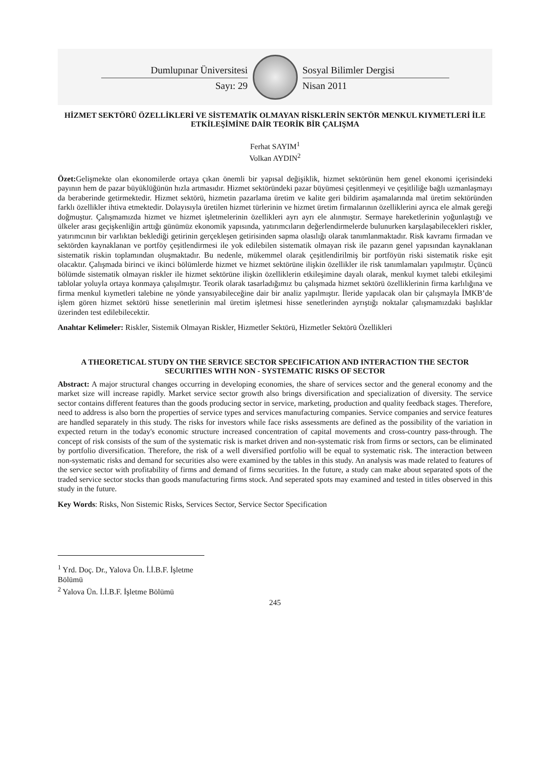Dumlupınar Üniversitesi
Sayı: 29
Sosyal Bilimler Dergisi
Nisan 2011
HİZMET SEKTÖRÜ ÖZELLİKLERİ VE SİSTEMATİK OLMAYAN RİSKLERİN SEKTÖR MENKUL KIYMETLERİ İLE ETKİLEŞİMİNE DAİR TEORİK BİR ÇALIŞMA
Ferhat SAYIM<sup>1</sup>
Volkan AYDIN<sup>2</sup>
Özet: Gelişmekte olan ekonomilerde ortaya çıkan önemli bir yapısal değişiklik, hizmet sektörünün hem genel ekonomi içerisindeki payının hem de pazar büyüklüğünün hızla artmasıdır. Hizmet sektöründeki pazar büyümesi çeşitlenmeyi ve çeşitliliğe bağlı uzmanlaşmayı da beraberinde getirmektedir. Hizmet sektörü, hizmetin pazarlama üretim ve kalite geri bildirim aşamalarında mal üretim sektöründen farklı özellikler ihtiva etmektedir. Dolayısıyla üretilen hizmet türlerinin ve hizmet üretim firmalarının özelliklerini ayrıca ele almak gereği doğmuştur. Çalışmamızda hizmet ve hizmet işletmelerinin özellikleri ayrı ayrı ele alınmıştır. Sermaye hareketlerinin yoğunlaştığı ve ülkeler arası geçişkenliğin arttığı günümüz ekonomik yapısında, yatırımcıların değerlendirmelerde bulunurken karşılaşabilecekleri riskler, yatırımcının bir varlıktan beklediği getirinin gerçekleşen getirisinden sapma olasılığı olarak tanımlanmaktadır. Risk kavramı firmadan ve sektörden kaynaklanan ve portföy çeşitlendirmesi ile yok edilebilen sistematik olmayan risk ile pazarın genel yapısından kaynaklanan sistematik riskin toplamından oluşmaktadır. Bu nedenle, mükemmel olarak çeşitlendirilmiş bir portföyün riski sistematik riske eşit olacaktır. Çalışmada birinci ve ikinci bölümlerde hizmet ve hizmet sektörüne ilişkin özellikler ile risk tanımlamaları yapılmıştır. Üçüncü bölümde sistematik olmayan riskler ile hizmet sektörüne ilişkin özelliklerin etkileşimine dayalı olarak, menkul kıymet talebi etkileşimi tablolar yoluyla ortaya konmaya çalışılmıştır. Teorik olarak tasarladığımız bu çalışmada hizmet sektörü özelliklerinin firma karlılığına ve firma menkul kıymetleri talebine ne yönde yansıyabileceğine dair bir analiz yapılmıştır. İleride yapılacak olan bir çalışmayla İMKB’de işlem gören hizmet sektörü hisse senetlerinin mal üretim işletmesi hisse senetlerinden ayrıştığı noktalar çalışmamızdaki başlıklar üzerinden test edilebilecektir.
Anahtar Kelimeler: Riskler, Sistemik Olmayan Riskler, Hizmetler Sektörü, Hizmetler Sektörü Özellikleri
A THEORETICAL STUDY ON THE SERVICE SECTOR SPECIFICATION AND INTERACTION THE SECTOR SECURITIES WITH NON - SYSTEMATIC RISKS OF SECTOR
Abstract: A major structural changes occurring in developing economies, the share of services sector and the general economy and the market size will increase rapidly. Market service sector growth also brings diversification and specialization of diversity. The service sector contains different features than the goods producing sector in service, marketing, production and quality feedback stages. Therefore, need to address is also born the properties of service types and services manufacturing companies. Service companies and service features are handled separately in this study. The risks for investors while face risks assessments are defined as the possibility of the variation in expected return in the today's economic structure increased concentration of capital movements and cross-country pass-through. The concept of risk consists of the sum of the systematic risk is market driven and non-systematic risk from firms or sectors, can be eliminated by portfolio diversification. Therefore, the risk of a well diversified portfolio will be equal to systematic risk. The interaction between non-systematic risks and demand for securities also were examined by the tables in this study. An analysis was made related to features of the service sector with profitability of firms and demand of firms securities. In the future, a study can make about separated spots of the traded service sector stocks than goods manufacturing firms stock. And seperated spots may examined and tested in titles observed in this study in the future.
Key Words: Risks, Non Sistemic Risks, Services Sector, Service Sector Specification
<sup>1</sup> Yrd. Doç. Dr., Yalova Ün. İ.İ.B.F. İşletme Bölümü
<sup>2</sup> Yalova Ün. İ.İ.B.F. İşletme Bölümü
245